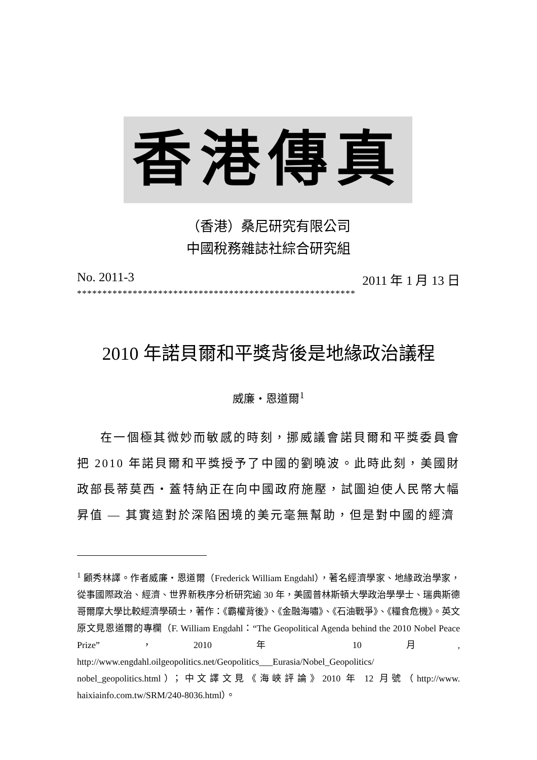香港傳真
（香港）桑尼研究有限公司
中國稅務雜誌社綜合研究組
No. 2011-3 2011 年 1 月 13 日
*******************************************************
2010 年諾貝爾和平獎背後是地緣政治議程
威廉・恩道爾<sup>1</sup>
在一個極其微妙而敏感的時刻，挪威議會諾貝爾和平獎委員會把 2010 年諾貝爾和平獎授予了中國的劉曉波。此時此刻，美國財政部長蒂莫西・蓋特納正在向中國政府施壓，試圖迫使人民幣大幅昇值 — 其實這對於深陷困境的美元毫無幫助，但是對中國的經濟
<sup>1</sup> 顧秀林譯。作者威廉・恩道爾（Frederick William Engdahl），著名經濟學家、地緣政治學家，從事國際政治、經濟、世界新秩序分析研究逾 30 年，美國普林斯頓大學政治學學士、瑞典斯德哥爾摩大學比較經濟學碩士，著作：《霸權背後》、《金融海嘯》、《石油戰爭》、《糧食危機》。英文原文見恩道爾的專欄（F. William Engdahl：“The Geopolitical Agenda behind the 2010 Nobel Peace Prize”，2010 年 10 月, http://www.engdahl.oilgeopolitics.net/Geopolitics___Eurasia/Nobel_Geopolitics/ nobel_geopolitics.html）；中文譯文見《海峽評論》2010 年 12 月號（http://www. haixiainfo.com.tw/SRM/240-8036.html）。